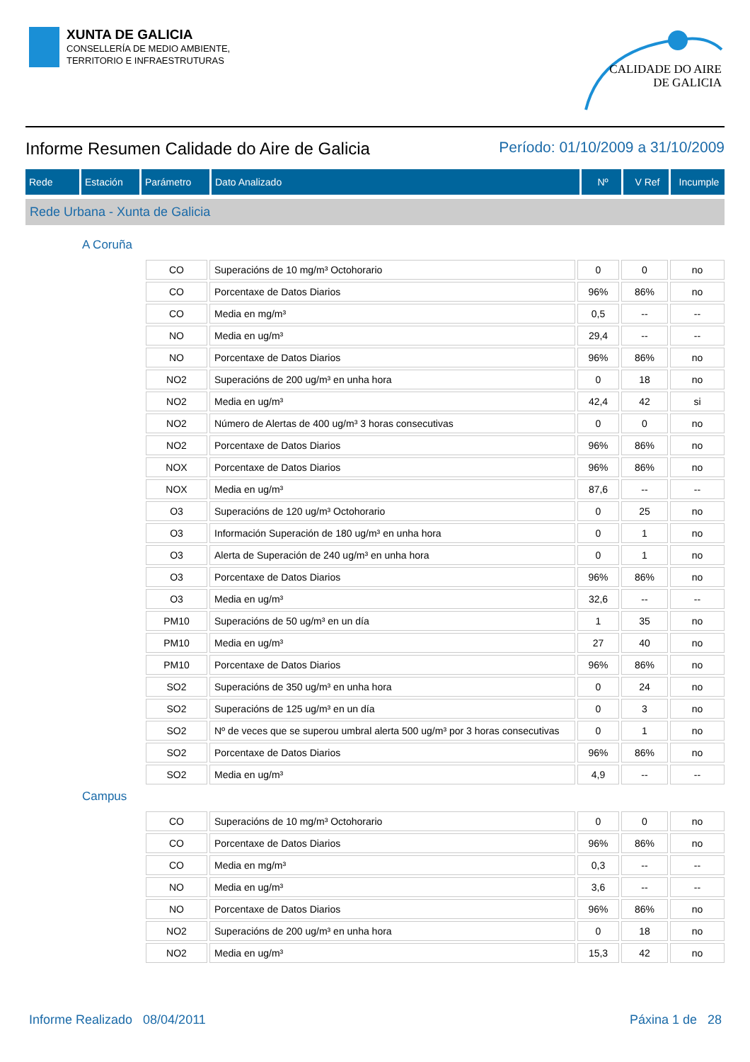XUNTA DE GALICIA
CONSELLERÍA DE MEDIO AMBIENTE,
TERRITORIO E INFRAESTRUTURAS
CALIDADE DO AIRE
DE GALICIA
Informe Resumen Calidade do Aire de Galicia Período: 01/10/2009 a 31/10/2009
| Rede | Estación | Parámetro | Dato Analizado | Nº | V Ref | Incumple |
| --- | --- | --- | --- | --- | --- | --- |
Rede Urbana - Xunta de Galicia
A Coruña
| CO | Superacións de 10 mg/m³ Octohorario | 0 | 0 | no |
| CO | Porcentaxe de Datos Diarios | 96% | 86% | no |
| CO | Media en mg/m³ | 0,5 | -- | -- |
| NO | Media en ug/m³ | 29,4 | -- | -- |
| NO | Porcentaxe de Datos Diarios | 96% | 86% | no |
| NO2 | Superacións de 200 ug/m³ en unha hora | 0 | 18 | no |
| NO2 | Media en ug/m³ | 42,4 | 42 | si |
| NO2 | Número de Alertas de 400 ug/m³ 3 horas consecutivas | 0 | 0 | no |
| NO2 | Porcentaxe de Datos Diarios | 96% | 86% | no |
| NOX | Porcentaxe de Datos Diarios | 96% | 86% | no |
| NOX | Media en ug/m³ | 87,6 | -- | -- |
| O3 | Superacións de 120 ug/m³ Octohorario | 0 | 25 | no |
| O3 | Información Superación de 180 ug/m³ en unha hora | 0 | 1 | no |
| O3 | Alerta de Superación de 240 ug/m³ en unha hora | 0 | 1 | no |
| O3 | Porcentaxe de Datos Diarios | 96% | 86% | no |
| O3 | Media en ug/m³ | 32,6 | -- | -- |
| PM10 | Superacións de 50 ug/m³ en un día | 1 | 35 | no |
| PM10 | Media en ug/m³ | 27 | 40 | no |
| PM10 | Porcentaxe de Datos Diarios | 96% | 86% | no |
| SO2 | Superacións de 350 ug/m³ en unha hora | 0 | 24 | no |
| SO2 | Superacións de 125 ug/m³ en un día | 0 | 3 | no |
| SO2 | Nº de veces que se superou umbral alerta 500 ug/m³ por 3 horas consecutivas | 0 | 1 | no |
| SO2 | Porcentaxe de Datos Diarios | 96% | 86% | no |
| SO2 | Media en ug/m³ | 4,9 | -- | -- |
Campus
| CO | Superacións de 10 mg/m³ Octohorario | 0 | 0 | no |
| CO | Porcentaxe de Datos Diarios | 96% | 86% | no |
| CO | Media en mg/m³ | 0,3 | -- | -- |
| NO | Media en ug/m³ | 3,6 | -- | -- |
| NO | Porcentaxe de Datos Diarios | 96% | 86% | no |
| NO2 | Superacións de 200 ug/m³ en unha hora | 0 | 18 | no |
| NO2 | Media en ug/m³ | 15,3 | 42 | no |
Informe Realizado 08/04/2011 Páxina 1 de 28